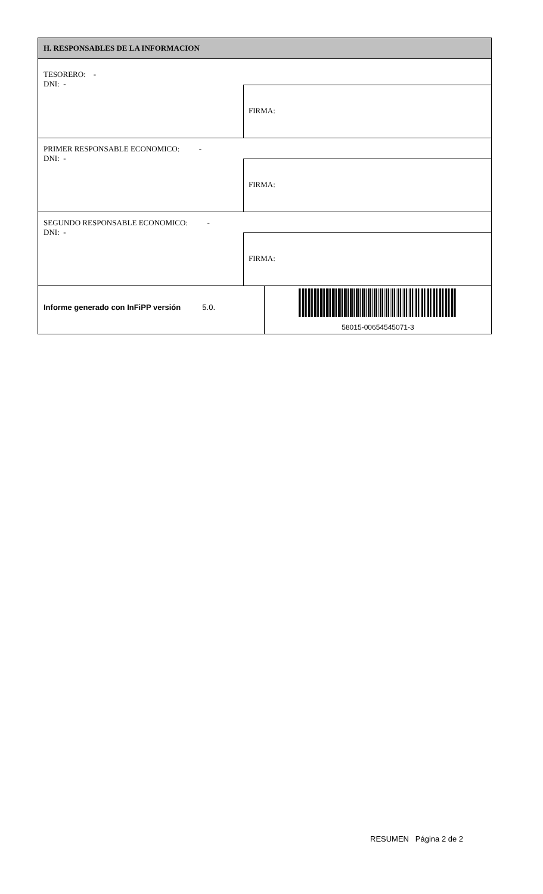H. RESPONSABLES DE LA INFORMACION
TESORERO: -
DNI: -
FIRMA:
PRIMER RESPONSABLE ECONOMICO: -
DNI: -
FIRMA:
SEGUNDO RESPONSABLE ECONOMICO: -
DNI: -
FIRMA:
Informe generado con InFiPP versión 5.0.
58015-00654545071-3
RESUMEN Página 2 de 2